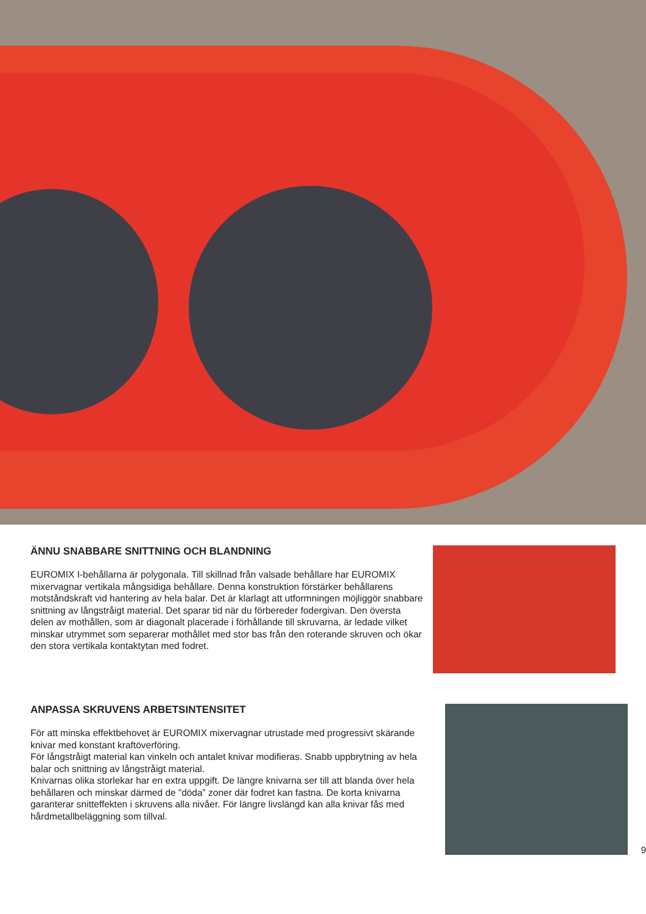ÄNNU SNABBARE SNITTNING OCH BLANDNING
EUROMIX I-behållarna är polygonala. Till skillnad från valsade behållare har EUROMIX mixervagnar vertikala mångsidiga behållare. Denna konstruktion förstärker behållarens motståndskraft vid hantering av hela balar. Det är klarlagt att utformningen möjliggör snabbare snittning av långstråigt material. Det sparar tid när du förbereder fodergivan. Den översta delen av mothållen, som är diagonalt placerade i förhållande till skruvarna, är ledade vilket minskar utrymmet som separerar mothållet med stor bas från den roterande skruven och ökar den stora vertikala kontaktytan med fodret.
ANPASSA SKRUVENS ARBETSINTENSITET
För att minska effektbehovet är EUROMIX mixervagnar utrustade med progressivt skärande knivar med konstant kraftöverföring.
För långstråigt material kan vinkeln och antalet knivar modifieras. Snabb uppbrytning av hela balar och snittning av långstråigt material.
Knivarnas olika storlekar har en extra uppgift. De längre knivarna ser till att blanda över hela behållaren och minskar därmed de ”döda” zoner där fodret kan fastna. De korta knivarna garanterar snitteffekten i skruvens alla nivåer. För längre livslängd kan alla knivar fås med hårdmetallbeläggning som tillval.
9